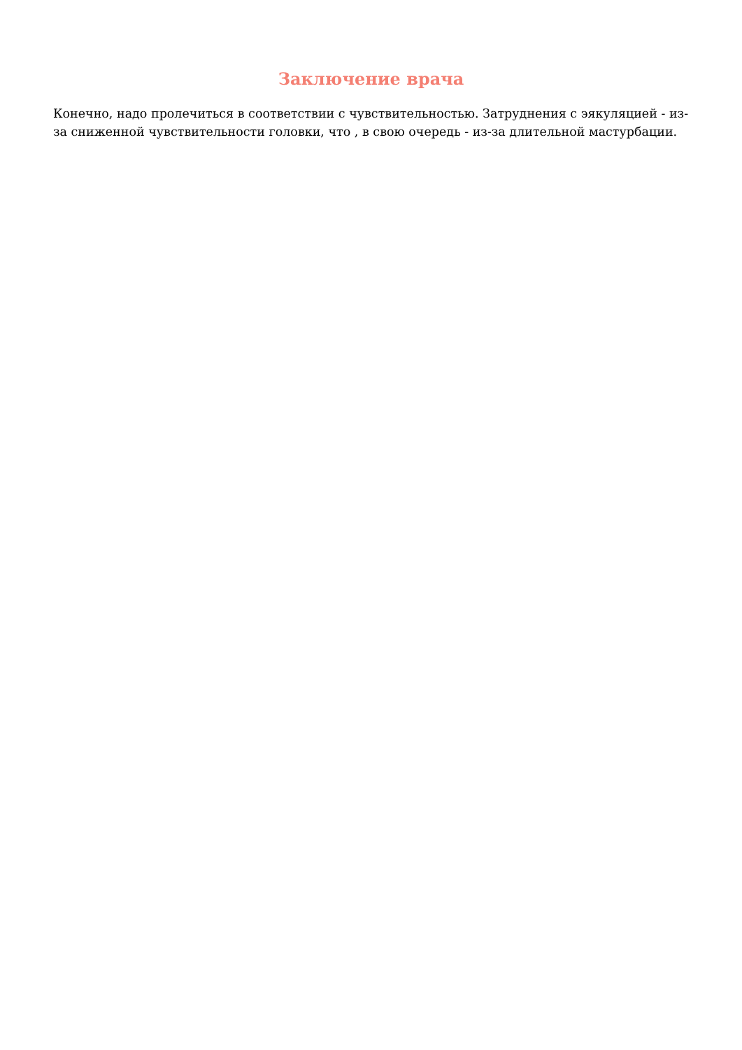Заключение врача
Конечно, надо пролечиться в соответствии с чувствительностью. Затруднения с эякуляцией - из-за сниженной чувствительности головки, что , в свою очередь - из-за длительной мастурбации.